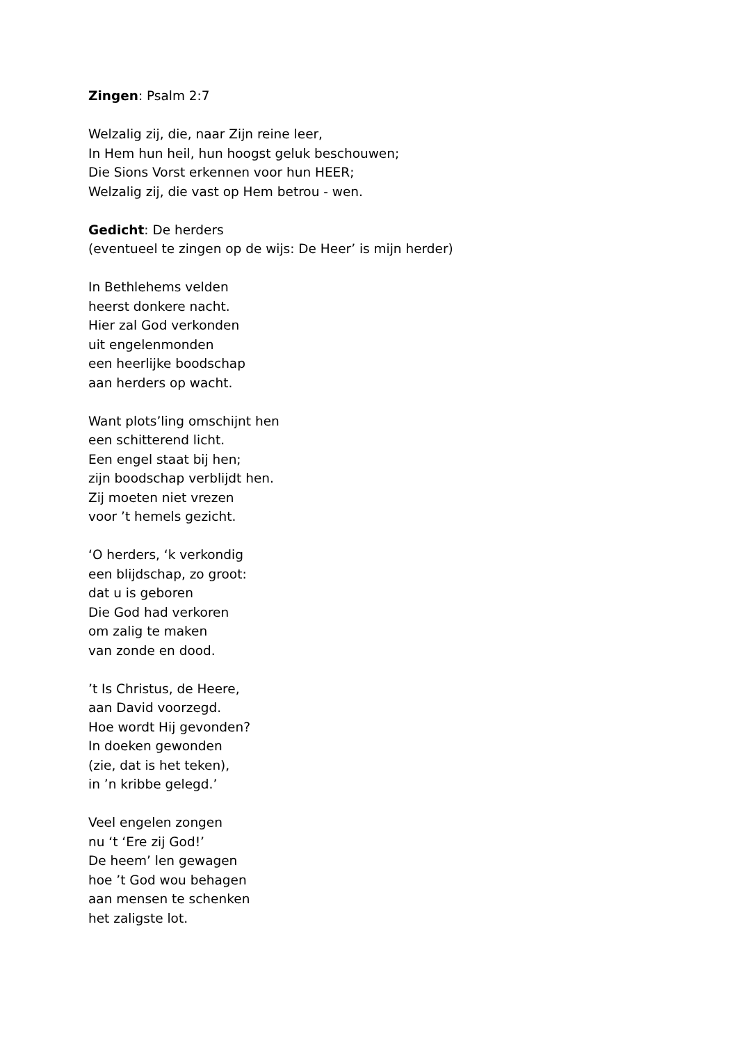Zingen: Psalm 2:7
Welzalig zij, die, naar Zijn reine leer,
In Hem hun heil, hun hoogst geluk beschouwen;
Die Sions Vorst erkennen voor hun HEER;
Welzalig zij, die vast op Hem betrou - wen.
Gedicht: De herders
(eventueel te zingen op de wijs: De Heer’ is mijn herder)
In Bethlehems velden
heerst donkere nacht.
Hier zal God verkonden
uit engelenmonden
een heerlijke boodschap
aan herders op wacht.
Want plots’ling omschijnt hen
een schitterend licht.
Een engel staat bij hen;
zijn boodschap verblijdt hen.
Zij moeten niet vrezen
voor ’t hemels gezicht.
‘O herders, ‘k verkondig
een blijdschap, zo groot:
dat u is geboren
Die God had verkoren
om zalig te maken
van zonde en dood.
’t Is Christus, de Heere,
aan David voorzegd.
Hoe wordt Hij gevonden?
In doeken gewonden
(zie, dat is het teken),
in ’n kribbe gelegd.’
Veel engelen zongen
nu ‘t ‘Ere zij God!’
De heem’ len gewagen
hoe ’t God wou behagen
aan mensen te schenken
het zaligste lot.